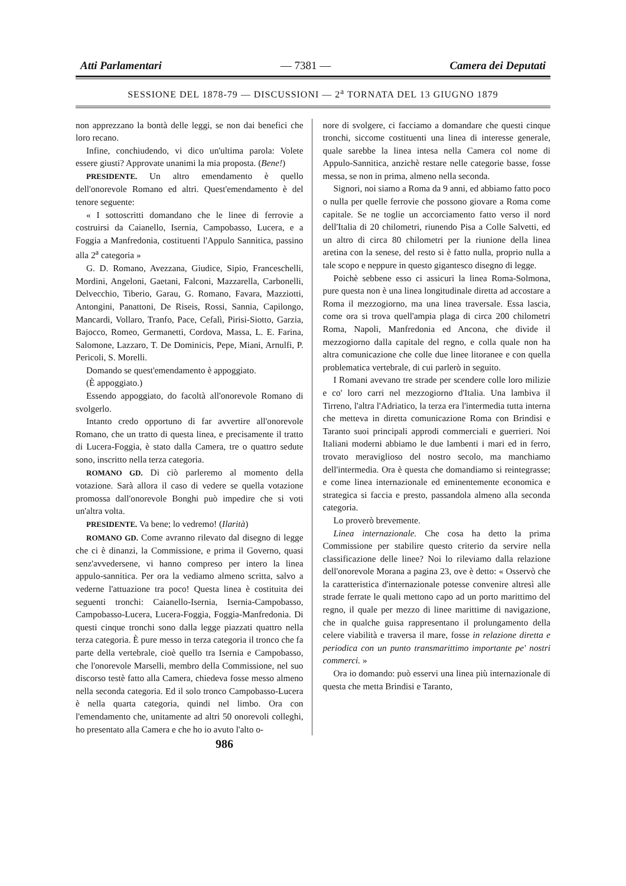Atti Parlamentari — 7381 — Camera dei Deputati
SESSIONE DEL 1878-79 — DISCUSSIONI — 2<sup>a</sup> TORNATA DEL 13 GIUGNO 1879
non apprezzano la bontà delle leggi, se non dai benefici che loro recano.
Infine, conchiudendo, vi dico un'ultima parola: Volete essere giusti? Approvate unanimi la mia proposta. (Bene!)
PRESIDENTE. Un altro emendamento è quello dell'onorevole Romano ed altri. Quest'emendamento è del tenore seguente:
« I sottoscritti domandano che le linee di ferrovie a costruirsi da Caianello, Isernia, Campobasso, Lucera, e a Foggia a Manfredonia, costituenti l'Appulo Sannitica, passino alla 2<sup>a</sup> categoria »
G. D. Romano, Avezzana, Giudice, Sipio, Franceschelli, Mordini, Angeloni, Gaetani, Falconi, Mazzarella, Carbonelli, Delvecchio, Tiberio, Garau, G. Romano, Favara, Mazziotti, Antongini, Panattoni, De Riseis, Rossi, Sannia, Capilongo, Mancardi, Vollaro, Tranfo, Pace, Cefalì, Pirisi-Siotto, Garzia, Bajocco, Romeo, Germanetti, Cordova, Massa, L. E. Farina, Salomone, Lazzaro, T. De Dominicis, Pepe, Miani, Arnulfi, P. Pericoli, S. Morelli.
Domando se quest'emendamento è appoggiato.
(È appoggiato.)
Essendo appoggiato, do facoltà all'onorevole Romano di svolgerlo.
Intanto credo opportuno di far avvertire all'onorevole Romano, che un tratto di questa linea, e precisamente il tratto di Lucera-Foggia, è stato dalla Camera, tre o quattro sedute sono, inscritto nella terza categoria.
ROMANO GD. Di ciò parleremo al momento della votazione. Sarà allora il caso di vedere se quella votazione promossa dall'onorevole Bonghi può impedire che si voti un'altra volta.
PRESIDENTE. Va bene; lo vedremo! (Ilarità)
ROMANO GD. Come avranno rilevato dal disegno di legge che ci è dinanzi, la Commissione, e prima il Governo, quasi senz'avvedersene, vi hanno compreso per intero la linea appulo-sannitica. Per ora la vediamo almeno scritta, salvo a vederne l'attuazione tra poco! Questa linea è costituita dei seguenti tronchi: Caianello-Isernia, Isernia-Campobasso, Campobasso-Lucera, Lucera-Foggia, Foggia-Manfredonia. Di questi cinque tronchi sono dalla legge piazzati quattro nella terza categoria. È pure messo in terza categoria il tronco che fa parte della vertebrale, cioè quello tra Isernia e Campobasso, che l'onorevole Marselli, membro della Commissione, nel suo discorso testè fatto alla Camera, chiedeva fosse messo almeno nella seconda categoria. Ed il solo tronco Campobasso-Lucera è nella quarta categoria, quindi nel limbo. Ora con l'emendamento che, unitamente ad altri 50 onorevoli colleghi, ho presentato alla Camera e che ho io avuto l'alto o-
nore di svolgere, ci facciamo a domandare che questi cinque tronchi, siccome costituenti una linea di interesse generale, quale sarebbe la linea intesa nella Camera col nome di Appulo-Sannitica, anzichè restare nelle categorie basse, fosse messa, se non in prima, almeno nella seconda.
Signori, noi siamo a Roma da 9 anni, ed abbiamo fatto poco o nulla per quelle ferrovie che possono giovare a Roma come capitale. Se ne toglie un accorciamento fatto verso il nord dell'Italia di 20 chilometri, riunendo Pisa a Colle Salvetti, ed un altro di circa 80 chilometri per la riunione della linea aretina con la senese, del resto si è fatto nulla, proprio nulla a tale scopo e neppure in questo gigantesco disegno di legge.
Poichè sebbene esso ci assicuri la linea Roma-Solmona, pure questa non è una linea longitudinale diretta ad accostare a Roma il mezzogiorno, ma una linea traversale. Essa lascia, come ora si trova quell'ampia plaga di circa 200 chilometri Roma, Napoli, Manfredonia ed Ancona, che divide il mezzogiorno dalla capitale del regno, e colla quale non ha altra comunicazione che colle due linee litoranee e con quella problematica vertebrale, di cui parlerò in seguito.
I Romani avevano tre strade per scendere colle loro milizie e co' loro carri nel mezzogiorno d'Italia. Una lambiva il Tirreno, l'altra l'Adriatico, la terza era l'intermedia tutta interna che metteva in diretta comunicazione Roma con Brindisi e Taranto suoi principali approdi commerciali e guerrieri. Noi Italiani moderni abbiamo le due lambenti i mari ed in ferro, trovato meraviglioso del nostro secolo, ma manchiamo dell'intermedia. Ora è questa che domandiamo si reintegrasse; e come linea internazionale ed eminentemente economica e strategica si faccia e presto, passandola almeno alla seconda categoria.
Lo proverò brevemente.
Linea internazionale. Che cosa ha detto la prima Commissione per stabilire questo criterio da servire nella classificazione delle linee? Noi lo rileviamo dalla relazione dell'onorevole Morana a pagina 23, ove è detto: « Osservò che la caratteristica d'internazionale potesse convenire altresì alle strade ferrate le quali mettono capo ad un porto marittimo del regno, il quale per mezzo di linee marittime di navigazione, che in qualche guisa rappresentano il prolungamento della celere viabilità e traversa il mare, fosse in relazione diretta e periodica con un punto transmarittimo importante pe' nostri commerci. »
Ora io domando: può esservi una linea più internazionale di questa che metta Brindisi e Taranto,
986